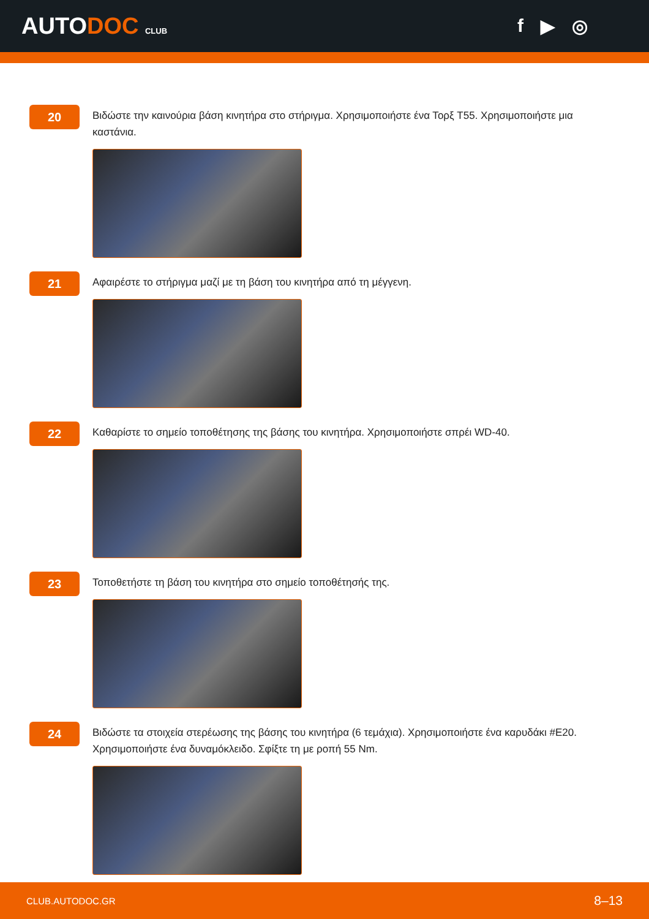AUTODOC CLUB
f ▶ ◎
20
Βιδώστε την καινούρια βάση κινητήρα στο στήριγμα. Χρησιμοποιήστε ένα Τορξ T55. Χρησιμοποιήστε μια καστάνια.
21
Αφαιρέστε το στήριγμα μαζί με τη βάση του κινητήρα από τη μέγγενη.
22
Καθαρίστε το σημείο τοποθέτησης της βάσης του κινητήρα. Χρησιμοποιήστε σπρέι WD-40.
23
Τοποθετήστε τη βάση του κινητήρα στο σημείο τοποθέτησής της.
24
Βιδώστε τα στοιχεία στερέωσης της βάσης του κινητήρα (6 τεμάχια). Χρησιμοποιήστε ένα καρυδάκι #E20. Χρησιμοποιήστε ένα δυναμόκλειδο. Σφίξτε τη με ροπή 55 Nm.
CLUB.AUTODOC.GR 8–13